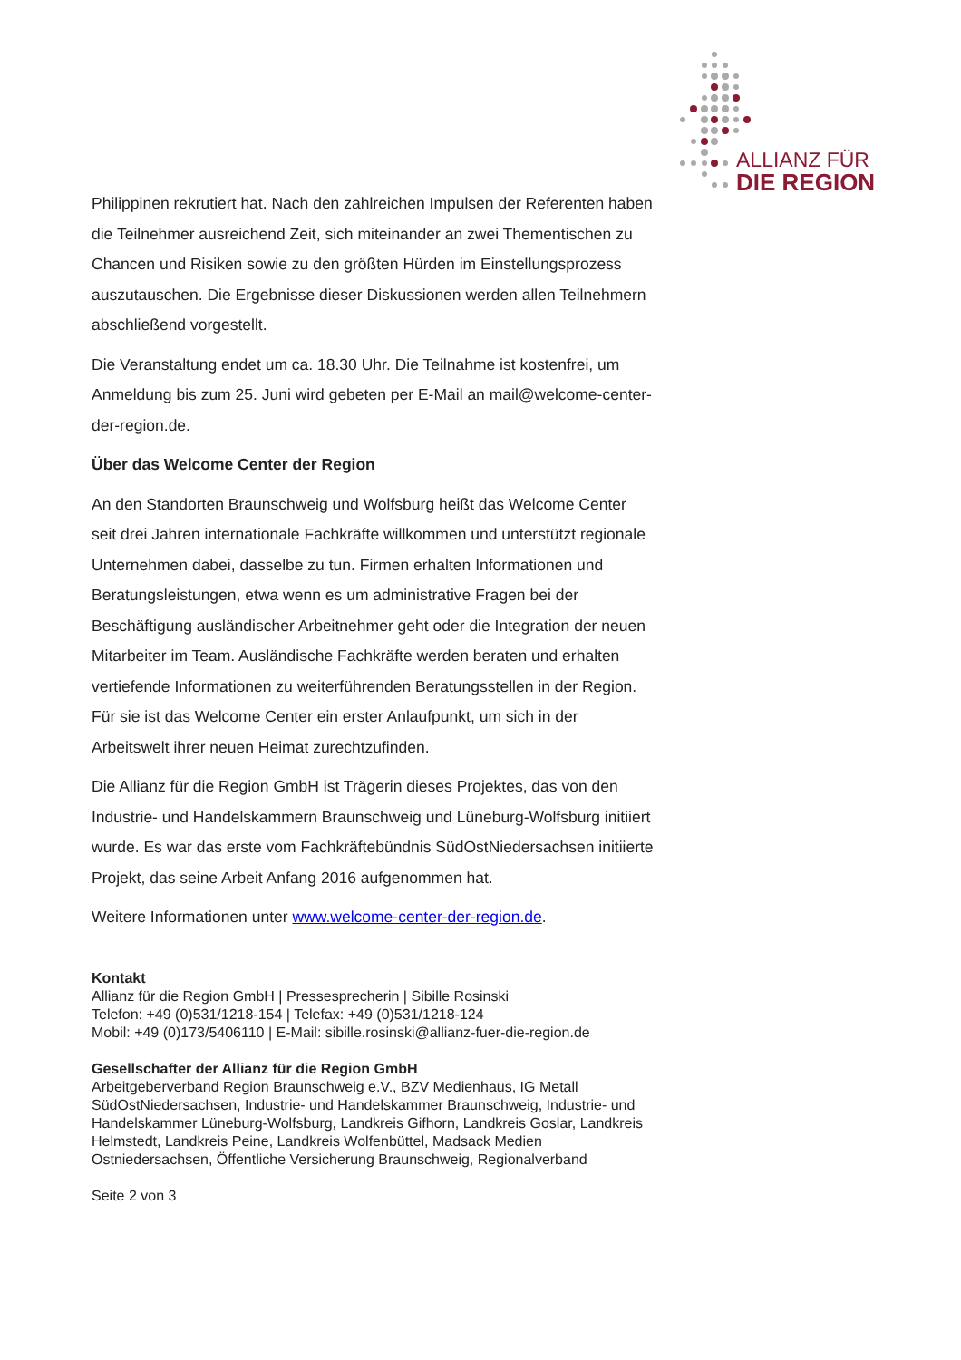ALLIANZ FÜR
DIE REGION
Philippinen rekrutiert hat. Nach den zahlreichen Impulsen der Referenten haben die Teilnehmer ausreichend Zeit, sich miteinander an zwei Thementischen zu Chancen und Risiken sowie zu den größten Hürden im Einstellungsprozess auszutauschen. Die Ergebnisse dieser Diskussionen werden allen Teilnehmern abschließend vorgestellt.
Die Veranstaltung endet um ca. 18.30 Uhr. Die Teilnahme ist kostenfrei, um Anmeldung bis zum 25. Juni wird gebeten per E-Mail an mail@welcome-center-der-region.de.
Über das Welcome Center der Region
An den Standorten Braunschweig und Wolfsburg heißt das Welcome Center seit drei Jahren internationale Fachkräfte willkommen und unterstützt regionale Unternehmen dabei, dasselbe zu tun. Firmen erhalten Informationen und Beratungsleistungen, etwa wenn es um administrative Fragen bei der Beschäftigung ausländischer Arbeitnehmer geht oder die Integration der neuen Mitarbeiter im Team. Ausländische Fachkräfte werden beraten und erhalten vertiefende Informationen zu weiterführenden Beratungsstellen in der Region. Für sie ist das Welcome Center ein erster Anlaufpunkt, um sich in der Arbeitswelt ihrer neuen Heimat zurechtzufinden.
Die Allianz für die Region GmbH ist Trägerin dieses Projektes, das von den Industrie- und Handelskammern Braunschweig und Lüneburg-Wolfsburg initiiert wurde. Es war das erste vom Fachkräftebündnis SüdOstNiedersachsen initiierte Projekt, das seine Arbeit Anfang 2016 aufgenommen hat.
Weitere Informationen unter www.welcome-center-der-region.de.
Kontakt
Allianz für die Region GmbH | Pressesprecherin | Sibille Rosinski
Telefon: +49 (0)531/1218-154 | Telefax: +49 (0)531/1218-124
Mobil: +49 (0)173/5406110 | E-Mail: sibille.rosinski@allianz-fuer-die-region.de
Gesellschafter der Allianz für die Region GmbH
Arbeitgeberverband Region Braunschweig e.V., BZV Medienhaus, IG Metall SüdOstNiedersachsen, Industrie- und Handelskammer Braunschweig, Industrie- und Handelskammer Lüneburg-Wolfsburg, Landkreis Gifhorn, Landkreis Goslar, Landkreis Helmstedt, Landkreis Peine, Landkreis Wolfenbüttel, Madsack Medien Ostniedersachsen, Öffentliche Versicherung Braunschweig, Regionalverband
Seite 2 von 3